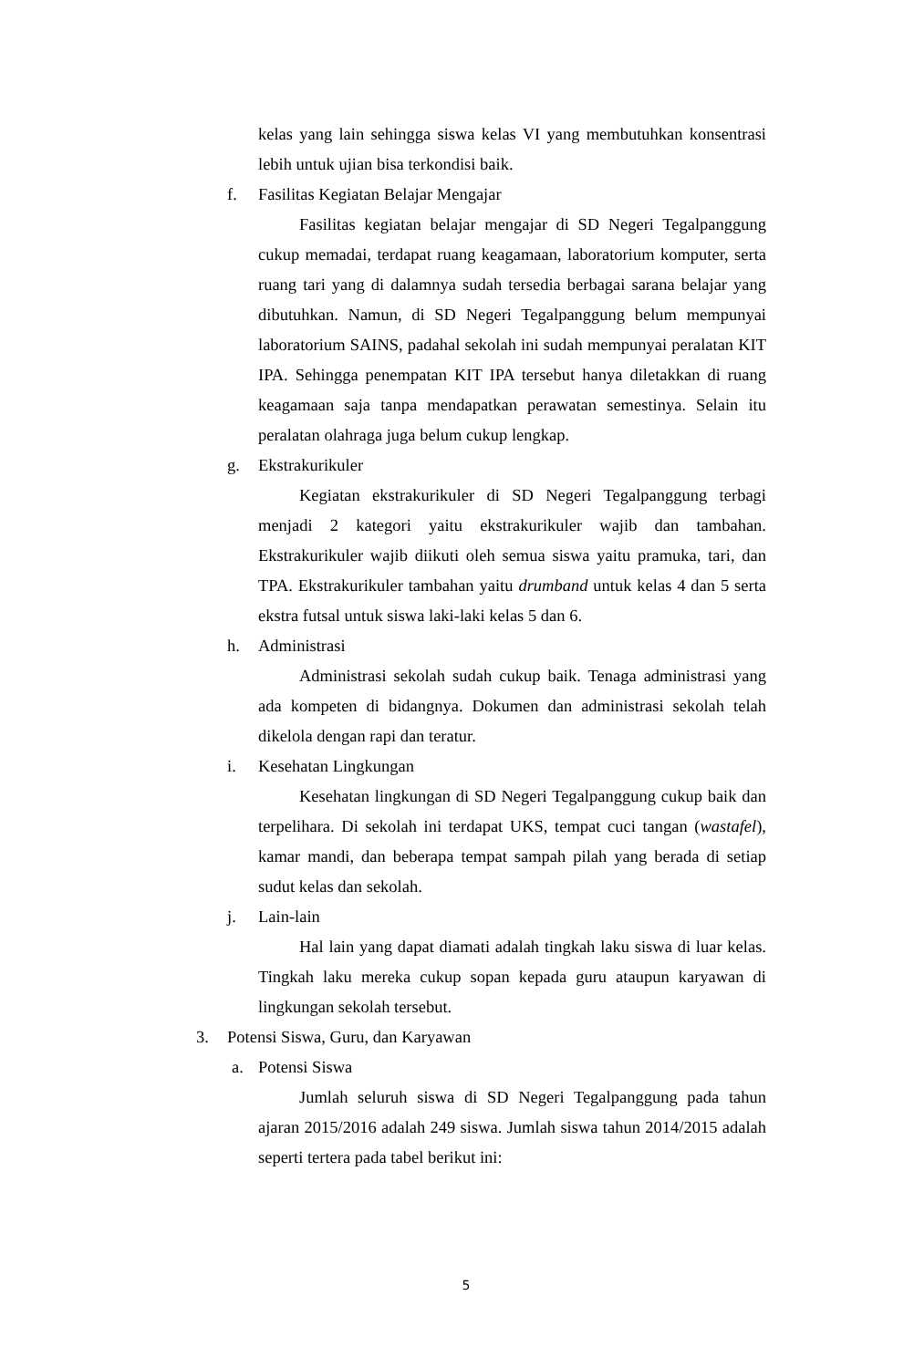kelas yang lain sehingga siswa kelas VI yang membutuhkan konsentrasi lebih untuk ujian bisa terkondisi baik.
f. Fasilitas Kegiatan Belajar Mengajar
Fasilitas kegiatan belajar mengajar di SD Negeri Tegalpanggung cukup memadai, terdapat ruang keagamaan, laboratorium komputer, serta ruang tari yang di dalamnya sudah tersedia berbagai sarana belajar yang dibutuhkan. Namun, di SD Negeri Tegalpanggung belum mempunyai laboratorium SAINS, padahal sekolah ini sudah mempunyai peralatan KIT IPA. Sehingga penempatan KIT IPA tersebut hanya diletakkan di ruang keagamaan saja tanpa mendapatkan perawatan semestinya. Selain itu peralatan olahraga juga belum cukup lengkap.
g. Ekstrakurikuler
Kegiatan ekstrakurikuler di SD Negeri Tegalpanggung terbagi menjadi 2 kategori yaitu ekstrakurikuler wajib dan tambahan. Ekstrakurikuler wajib diikuti oleh semua siswa yaitu pramuka, tari, dan TPA. Ekstrakurikuler tambahan yaitu drumband untuk kelas 4 dan 5 serta ekstra futsal untuk siswa laki-laki kelas 5 dan 6.
h. Administrasi
Administrasi sekolah sudah cukup baik. Tenaga administrasi yang ada kompeten di bidangnya. Dokumen dan administrasi sekolah telah dikelola dengan rapi dan teratur.
i. Kesehatan Lingkungan
Kesehatan lingkungan di SD Negeri Tegalpanggung cukup baik dan terpelihara. Di sekolah ini terdapat UKS, tempat cuci tangan (wastafel), kamar mandi, dan beberapa tempat sampah pilah yang berada di setiap sudut kelas dan sekolah.
j. Lain-lain
Hal lain yang dapat diamati adalah tingkah laku siswa di luar kelas. Tingkah laku mereka cukup sopan kepada guru ataupun karyawan di lingkungan sekolah tersebut.
3. Potensi Siswa, Guru, dan Karyawan
a. Potensi Siswa
Jumlah seluruh siswa di SD Negeri Tegalpanggung pada tahun ajaran 2015/2016 adalah 249 siswa. Jumlah siswa tahun 2014/2015 adalah seperti tertera pada tabel berikut ini:
5